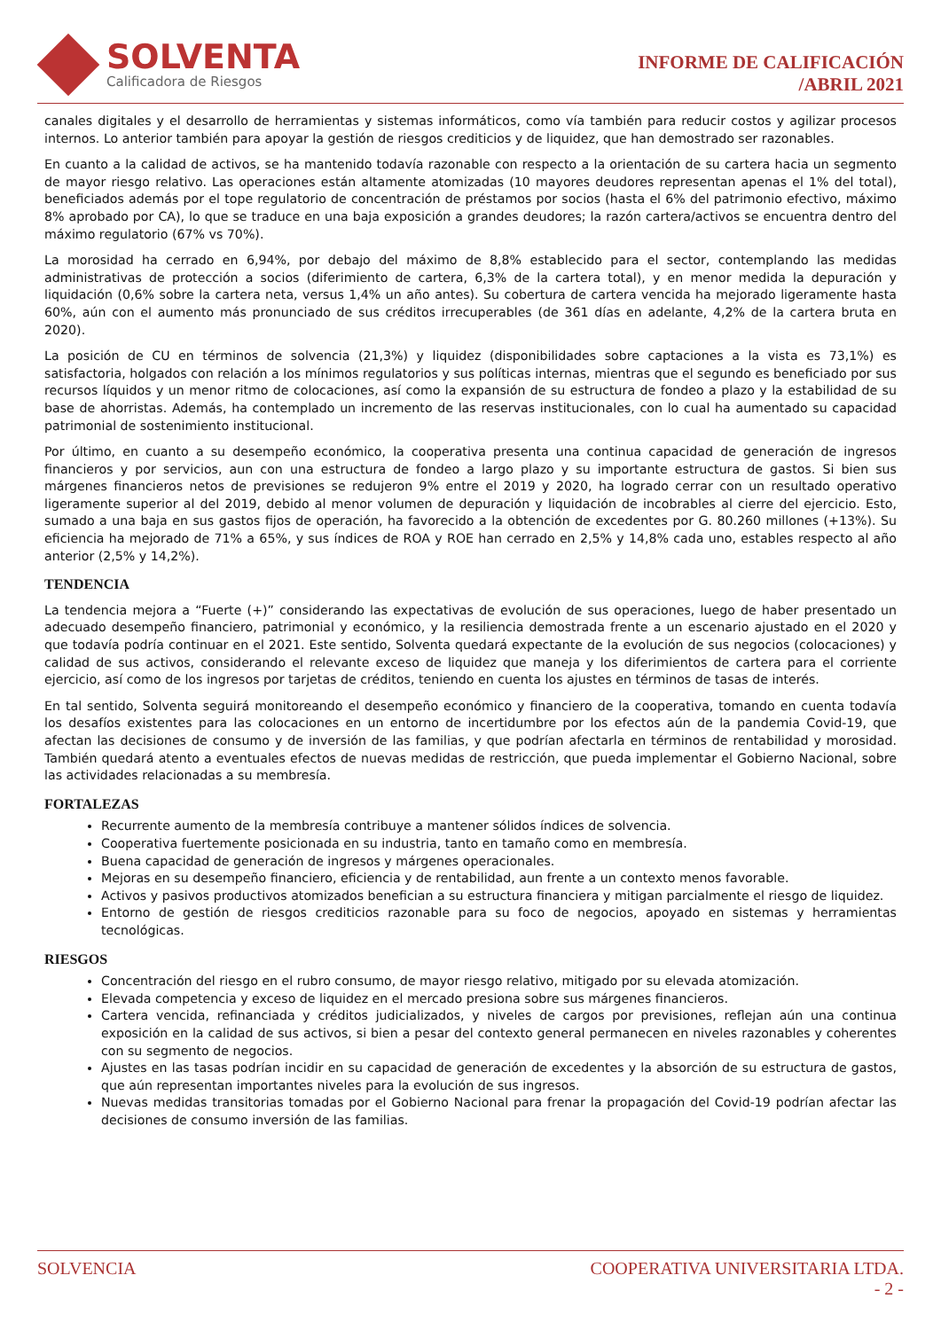SOLVENTA
Calificadora de Riesgos
INFORME DE CALIFICACIÓN
/ABRIL 2021
canales digitales y el desarrollo de herramientas y sistemas informáticos, como vía también para reducir costos y agilizar procesos internos. Lo anterior también para apoyar la gestión de riesgos crediticios y de liquidez, que han demostrado ser razonables.
En cuanto a la calidad de activos, se ha mantenido todavía razonable con respecto a la orientación de su cartera hacia un segmento de mayor riesgo relativo. Las operaciones están altamente atomizadas (10 mayores deudores representan apenas el 1% del total), beneficiados además por el tope regulatorio de concentración de préstamos por socios (hasta el 6% del patrimonio efectivo, máximo 8% aprobado por CA), lo que se traduce en una baja exposición a grandes deudores; la razón cartera/activos se encuentra dentro del máximo regulatorio (67% vs 70%).
La morosidad ha cerrado en 6,94%, por debajo del máximo de 8,8% establecido para el sector, contemplando las medidas administrativas de protección a socios (diferimiento de cartera, 6,3% de la cartera total), y en menor medida la depuración y liquidación (0,6% sobre la cartera neta, versus 1,4% un año antes). Su cobertura de cartera vencida ha mejorado ligeramente hasta 60%, aún con el aumento más pronunciado de sus créditos irrecuperables (de 361 días en adelante, 4,2% de la cartera bruta en 2020).
La posición de CU en términos de solvencia (21,3%) y liquidez (disponibilidades sobre captaciones a la vista es 73,1%) es satisfactoria, holgados con relación a los mínimos regulatorios y sus políticas internas, mientras que el segundo es beneficiado por sus recursos líquidos y un menor ritmo de colocaciones, así como la expansión de su estructura de fondeo a plazo y la estabilidad de su base de ahorristas. Además, ha contemplado un incremento de las reservas institucionales, con lo cual ha aumentado su capacidad patrimonial de sostenimiento institucional.
Por último, en cuanto a su desempeño económico, la cooperativa presenta una continua capacidad de generación de ingresos financieros y por servicios, aun con una estructura de fondeo a largo plazo y su importante estructura de gastos. Si bien sus márgenes financieros netos de previsiones se redujeron 9% entre el 2019 y 2020, ha logrado cerrar con un resultado operativo ligeramente superior al del 2019, debido al menor volumen de depuración y liquidación de incobrables al cierre del ejercicio. Esto, sumado a una baja en sus gastos fijos de operación, ha favorecido a la obtención de excedentes por G. 80.260 millones (+13%). Su eficiencia ha mejorado de 71% a 65%, y sus índices de ROA y ROE han cerrado en 2,5% y 14,8% cada uno, estables respecto al año anterior (2,5% y 14,2%).
TENDENCIA
La tendencia mejora a “Fuerte (+)” considerando las expectativas de evolución de sus operaciones, luego de haber presentado un adecuado desempeño financiero, patrimonial y económico, y la resiliencia demostrada frente a un escenario ajustado en el 2020 y que todavía podría continuar en el 2021. Este sentido, Solventa quedará expectante de la evolución de sus negocios (colocaciones) y calidad de sus activos, considerando el relevante exceso de liquidez que maneja y los diferimientos de cartera para el corriente ejercicio, así como de los ingresos por tarjetas de créditos, teniendo en cuenta los ajustes en términos de tasas de interés.
En tal sentido, Solventa seguirá monitoreando el desempeño económico y financiero de la cooperativa, tomando en cuenta todavía los desafíos existentes para las colocaciones en un entorno de incertidumbre por los efectos aún de la pandemia Covid-19, que afectan las decisiones de consumo y de inversión de las familias, y que podrían afectarla en términos de rentabilidad y morosidad. También quedará atento a eventuales efectos de nuevas medidas de restricción, que pueda implementar el Gobierno Nacional, sobre las actividades relacionadas a su membresía.
FORTALEZAS
Recurrente aumento de la membresía contribuye a mantener sólidos índices de solvencia.
Cooperativa fuertemente posicionada en su industria, tanto en tamaño como en membresía.
Buena capacidad de generación de ingresos y márgenes operacionales.
Mejoras en su desempeño financiero, eficiencia y de rentabilidad, aun frente a un contexto menos favorable.
Activos y pasivos productivos atomizados benefician a su estructura financiera y mitigan parcialmente el riesgo de liquidez.
Entorno de gestión de riesgos crediticios razonable para su foco de negocios, apoyado en sistemas y herramientas tecnológicas.
RIESGOS
Concentración del riesgo en el rubro consumo, de mayor riesgo relativo, mitigado por su elevada atomización.
Elevada competencia y exceso de liquidez en el mercado presiona sobre sus márgenes financieros.
Cartera vencida, refinanciada y créditos judicializados, y niveles de cargos por previsiones, reflejan aún una continua exposición en la calidad de sus activos, si bien a pesar del contexto general permanecen en niveles razonables y coherentes con su segmento de negocios.
Ajustes en las tasas podrían incidir en su capacidad de generación de excedentes y la absorción de su estructura de gastos, que aún representan importantes niveles para la evolución de sus ingresos.
Nuevas medidas transitorias tomadas por el Gobierno Nacional para frenar la propagación del Covid-19 podrían afectar las decisiones de consumo inversión de las familias.
SOLVENCIA COOPERATIVA UNIVERSITARIA LTDA.
- 2 -